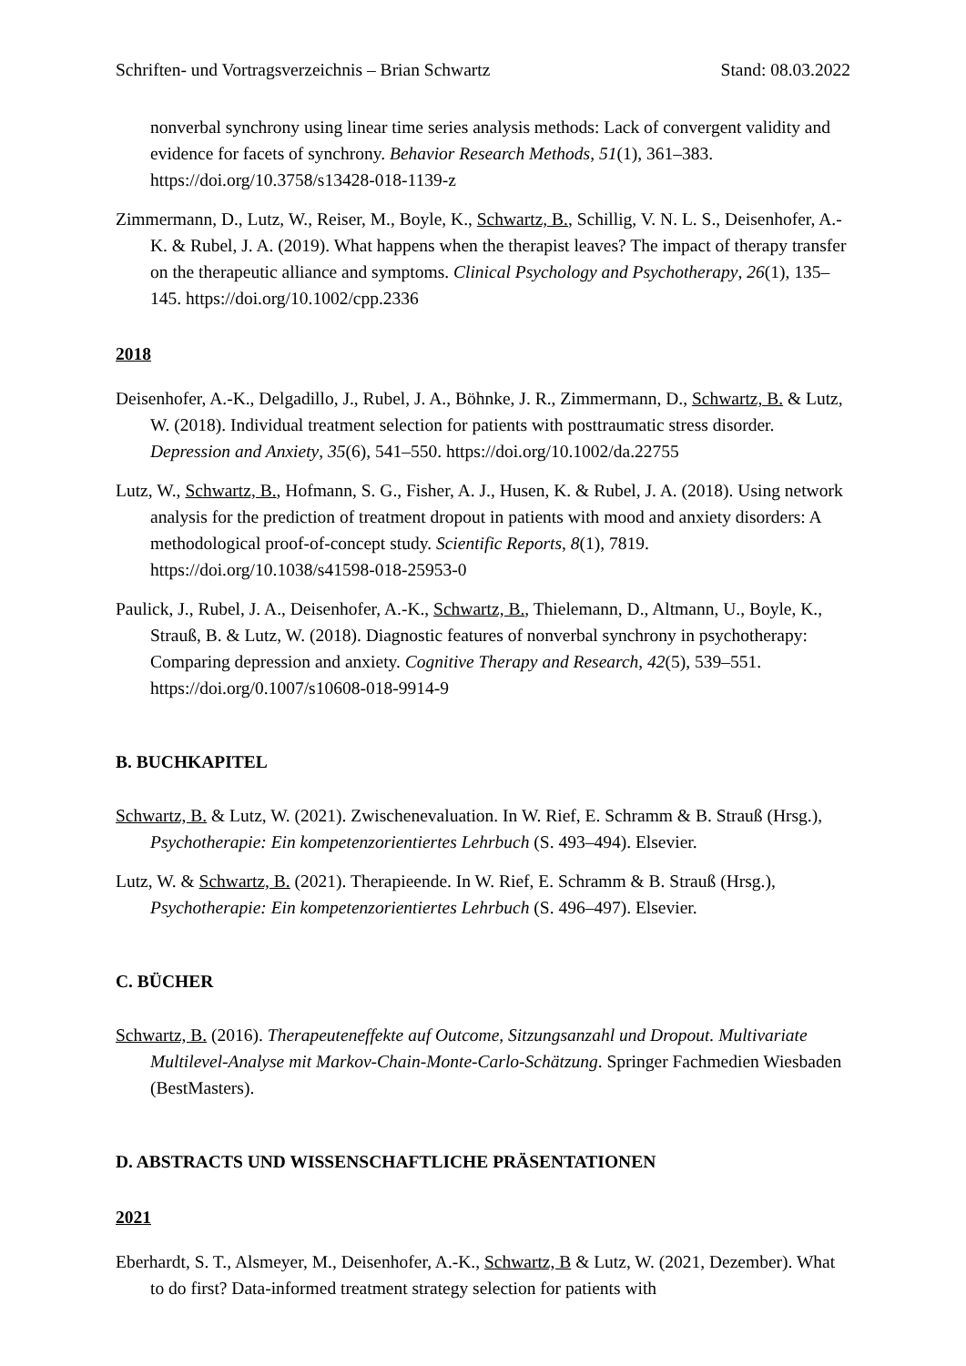Schriften- und Vortragsverzeichnis – Brian Schwartz Stand: 08.03.2022
nonverbal synchrony using linear time series analysis methods: Lack of convergent validity and evidence for facets of synchrony. Behavior Research Methods, 51(1), 361–383. https://doi.org/10.3758/s13428-018-1139-z
Zimmermann, D., Lutz, W., Reiser, M., Boyle, K., Schwartz, B., Schillig, V. N. L. S., Deisenhofer, A.-K. & Rubel, J. A. (2019). What happens when the therapist leaves? The impact of therapy transfer on the therapeutic alliance and symptoms. Clinical Psychology and Psychotherapy, 26(1), 135–145. https://doi.org/10.1002/cpp.2336
2018
Deisenhofer, A.-K., Delgadillo, J., Rubel, J. A., Böhnke, J. R., Zimmermann, D., Schwartz, B. & Lutz, W. (2018). Individual treatment selection for patients with posttraumatic stress disorder. Depression and Anxiety, 35(6), 541–550. https://doi.org/10.1002/da.22755
Lutz, W., Schwartz, B., Hofmann, S. G., Fisher, A. J., Husen, K. & Rubel, J. A. (2018). Using network analysis for the prediction of treatment dropout in patients with mood and anxiety disorders: A methodological proof-of-concept study. Scientific Reports, 8(1), 7819. https://doi.org/10.1038/s41598-018-25953-0
Paulick, J., Rubel, J. A., Deisenhofer, A.-K., Schwartz, B., Thielemann, D., Altmann, U., Boyle, K., Strauß, B. & Lutz, W. (2018). Diagnostic features of nonverbal synchrony in psychotherapy: Comparing depression and anxiety. Cognitive Therapy and Research, 42(5), 539–551. https://doi.org/0.1007/s10608-018-9914-9
B. BUCHKAPITEL
Schwartz, B. & Lutz, W. (2021). Zwischenevaluation. In W. Rief, E. Schramm & B. Strauß (Hrsg.), Psychotherapie: Ein kompetenzorientiertes Lehrbuch (S. 493–494). Elsevier.
Lutz, W. & Schwartz, B. (2021). Therapieende. In W. Rief, E. Schramm & B. Strauß (Hrsg.), Psychotherapie: Ein kompetenzorientiertes Lehrbuch (S. 496–497). Elsevier.
C. BÜCHER
Schwartz, B. (2016). Therapeuteneffekte auf Outcome, Sitzungsanzahl und Dropout. Multivariate Multilevel-Analyse mit Markov-Chain-Monte-Carlo-Schätzung. Springer Fachmedien Wiesbaden (BestMasters).
D. ABSTRACTS UND WISSENSCHAFTLICHE PRÄSENTATIONEN
2021
Eberhardt, S. T., Alsmeyer, M., Deisenhofer, A.-K., Schwartz, B & Lutz, W. (2021, Dezember). What to do first? Data-informed treatment strategy selection for patients with